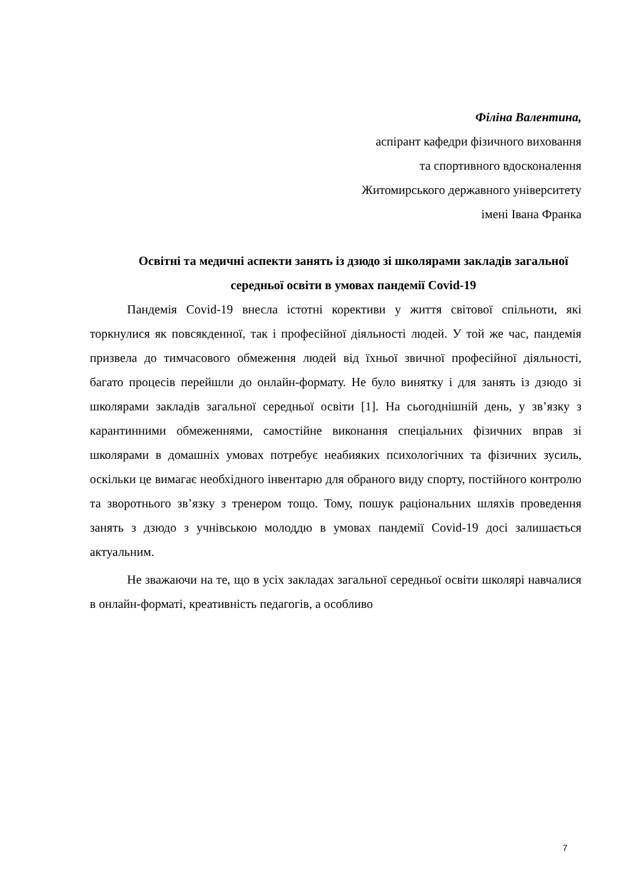Філіна Валентина,
аспірант кафедри фізичного виховання
та спортивного вдосконалення
Житомирського державного університету
імені Івана Франка
Освітні та медичні аспекти занять із дзюдо зі школярами закладів загальної середньої освіти в умовах пандемії Covid-19
Пандемія Covid-19 внесла істотні корективи у життя світової спільноти, які торкнулися як повсякденної, так і професійної діяльності людей. У той же час, пандемія призвела до тимчасового обмеження людей від їхньої звичної професійної діяльності, багато процесів перейшли до онлайн-формату. Не було винятку і для занять із дзюдо зі школярами закладів загальної середньої освіти [1]. На сьогоднішній день, у зв’язку з карантинними обмеженнями, самостійне виконання спеціальних фізичних вправ зі школярами в домашніх умовах потребує неабияких психологічних та фізичних зусиль, оскільки це вимагає необхідного інвентарю для обраного виду спорту, постійного контролю та зворотнього зв’язку з тренером тощо. Тому, пошук раціональних шляхів проведення занять з дзюдо з учнівською молоддю в умовах пандемії Covid-19 досі залишається актуальним.
Не зважаючи на те, що в усіх закладах загальної середньої освіти школярі навчалися в онлайн-форматі, креативність педагогів, а особливо
7